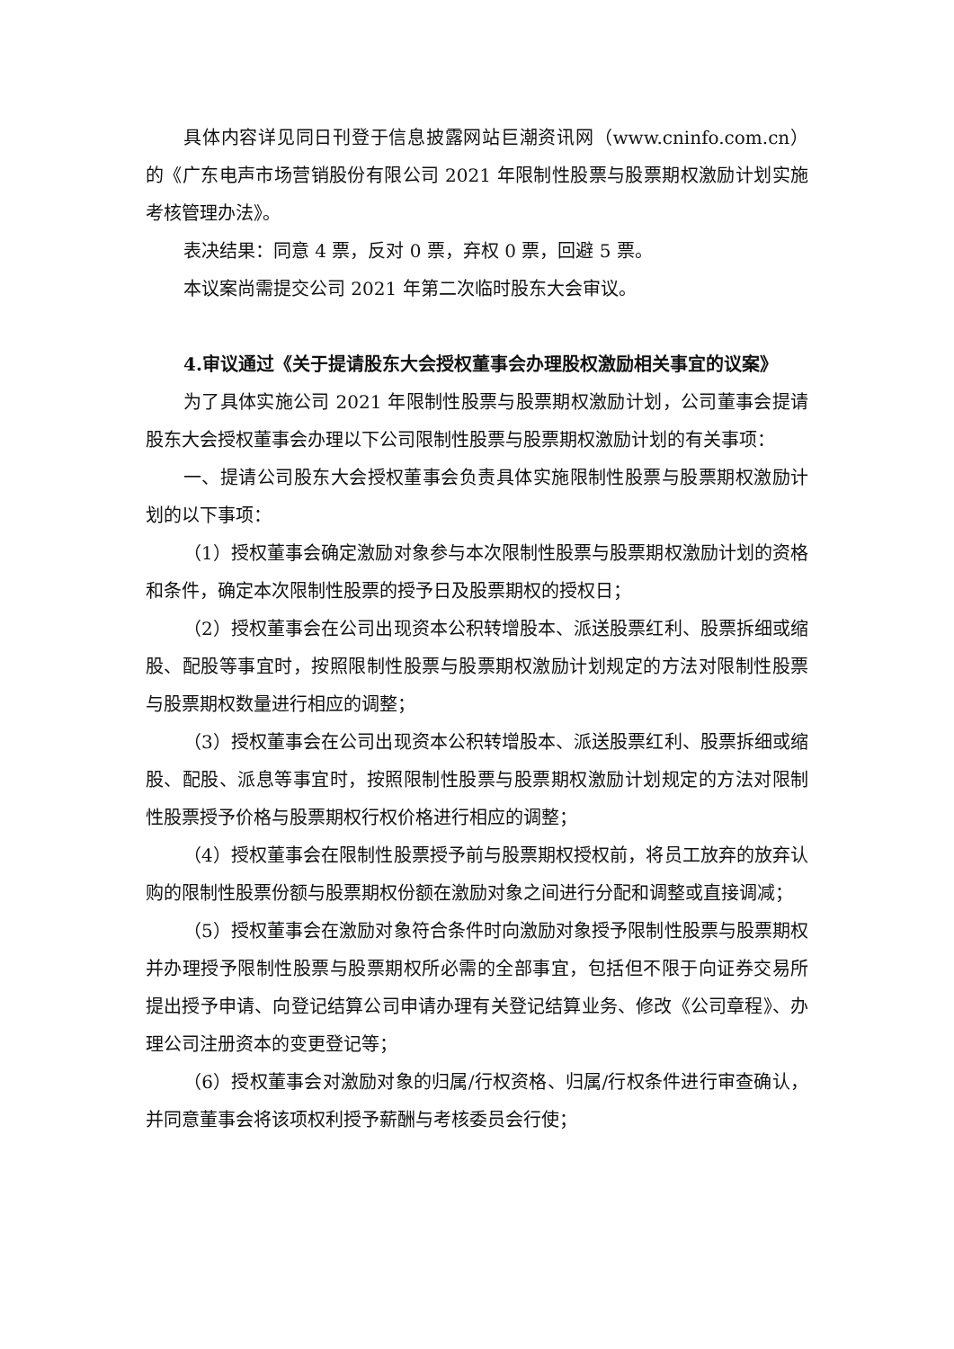具体内容详见同日刊登于信息披露网站巨潮资讯网（www.cninfo.com.cn）的《广东电声市场营销股份有限公司 2021 年限制性股票与股票期权激励计划实施考核管理办法》。
表决结果：同意 4 票，反对 0 票，弃权 0 票，回避 5 票。
本议案尚需提交公司 2021 年第二次临时股东大会审议。
4.审议通过《关于提请股东大会授权董事会办理股权激励相关事宜的议案》
为了具体实施公司 2021 年限制性股票与股票期权激励计划，公司董事会提请股东大会授权董事会办理以下公司限制性股票与股票期权激励计划的有关事项：
一、提请公司股东大会授权董事会负责具体实施限制性股票与股票期权激励计划的以下事项：
（1）授权董事会确定激励对象参与本次限制性股票与股票期权激励计划的资格和条件，确定本次限制性股票的授予日及股票期权的授权日；
（2）授权董事会在公司出现资本公积转增股本、派送股票红利、股票拆细或缩股、配股等事宜时，按照限制性股票与股票期权激励计划规定的方法对限制性股票与股票期权数量进行相应的调整；
（3）授权董事会在公司出现资本公积转增股本、派送股票红利、股票拆细或缩股、配股、派息等事宜时，按照限制性股票与股票期权激励计划规定的方法对限制性股票授予价格与股票期权行权价格进行相应的调整；
（4）授权董事会在限制性股票授予前与股票期权授权前，将员工放弃的放弃认购的限制性股票份额与股票期权份额在激励对象之间进行分配和调整或直接调减；
（5）授权董事会在激励对象符合条件时向激励对象授予限制性股票与股票期权并办理授予限制性股票与股票期权所必需的全部事宜，包括但不限于向证券交易所提出授予申请、向登记结算公司申请办理有关登记结算业务、修改《公司章程》、办理公司注册资本的变更登记等；
（6）授权董事会对激励对象的归属/行权资格、归属/行权条件进行审查确认，并同意董事会将该项权利授予薪酬与考核委员会行使；